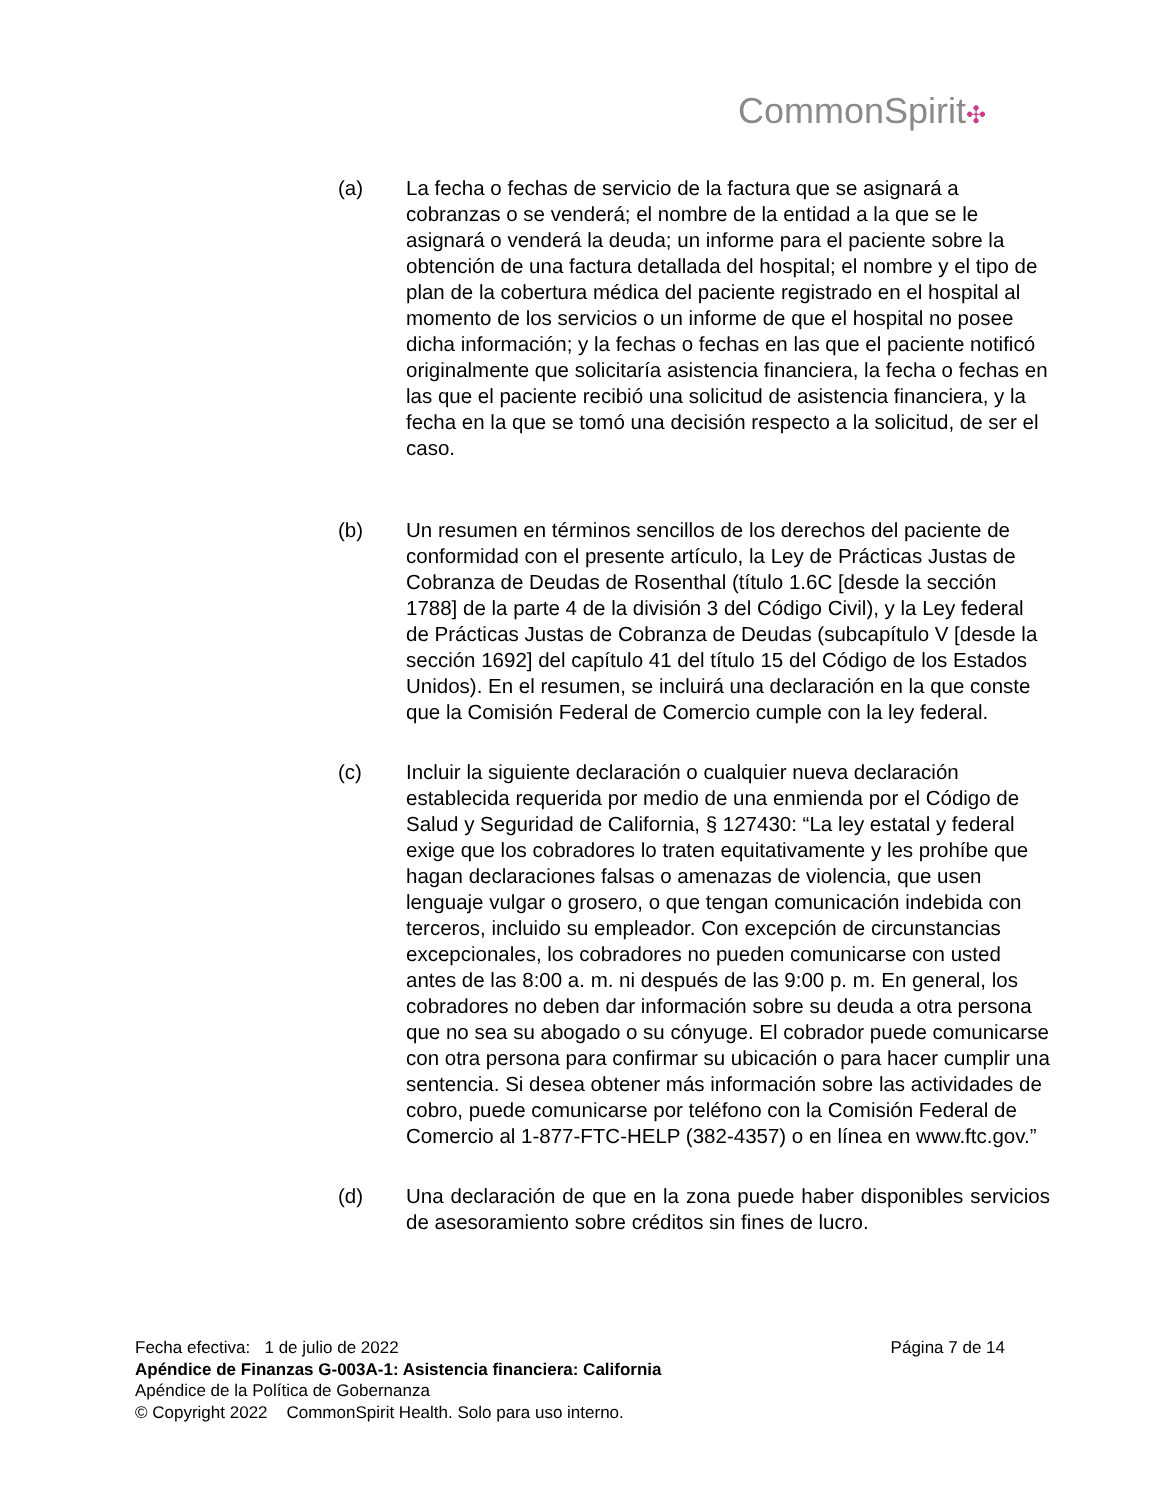CommonSpirit✣
(a) La fecha o fechas de servicio de la factura que se asignará a cobranzas o se venderá; el nombre de la entidad a la que se le asignará o venderá la deuda; un informe para el paciente sobre la obtención de una factura detallada del hospital; el nombre y el tipo de plan de la cobertura médica del paciente registrado en el hospital al momento de los servicios o un informe de que el hospital no posee dicha información; y la fechas o fechas en las que el paciente notificó originalmente que solicitaría asistencia financiera, la fecha o fechas en las que el paciente recibió una solicitud de asistencia financiera, y la fecha en la que se tomó una decisión respecto a la solicitud, de ser el caso.
(b) Un resumen en términos sencillos de los derechos del paciente de conformidad con el presente artículo, la Ley de Prácticas Justas de Cobranza de Deudas de Rosenthal (título 1.6C [desde la sección 1788] de la parte 4 de la división 3 del Código Civil), y la Ley federal de Prácticas Justas de Cobranza de Deudas (subcapítulo V [desde la sección 1692] del capítulo 41 del título 15 del Código de los Estados Unidos). En el resumen, se incluirá una declaración en la que conste que la Comisión Federal de Comercio cumple con la ley federal.
(c) Incluir la siguiente declaración o cualquier nueva declaración establecida requerida por medio de una enmienda por el Código de Salud y Seguridad de California, § 127430: “La ley estatal y federal exige que los cobradores lo traten equitativamente y les prohíbe que hagan declaraciones falsas o amenazas de violencia, que usen lenguaje vulgar o grosero, o que tengan comunicación indebida con terceros, incluido su empleador. Con excepción de circunstancias excepcionales, los cobradores no pueden comunicarse con usted antes de las 8:00 a. m. ni después de las 9:00 p. m. En general, los cobradores no deben dar información sobre su deuda a otra persona que no sea su abogado o su cónyuge. El cobrador puede comunicarse con otra persona para confirmar su ubicación o para hacer cumplir una sentencia. Si desea obtener más información sobre las actividades de cobro, puede comunicarse por teléfono con la Comisión Federal de Comercio al 1-877-FTC-HELP (382-4357) o en línea en www.ftc.gov.”
(d) Una declaración de que en la zona puede haber disponibles servicios de asesoramiento sobre créditos sin fines de lucro.
Fecha efectiva: 1 de julio de 2022 Página 7 de 14
Apéndice de Finanzas G-003A-1: Asistencia financiera: California
Apéndice de la Política de Gobernanza
© Copyright 2022 CommonSpirit Health. Solo para uso interno.